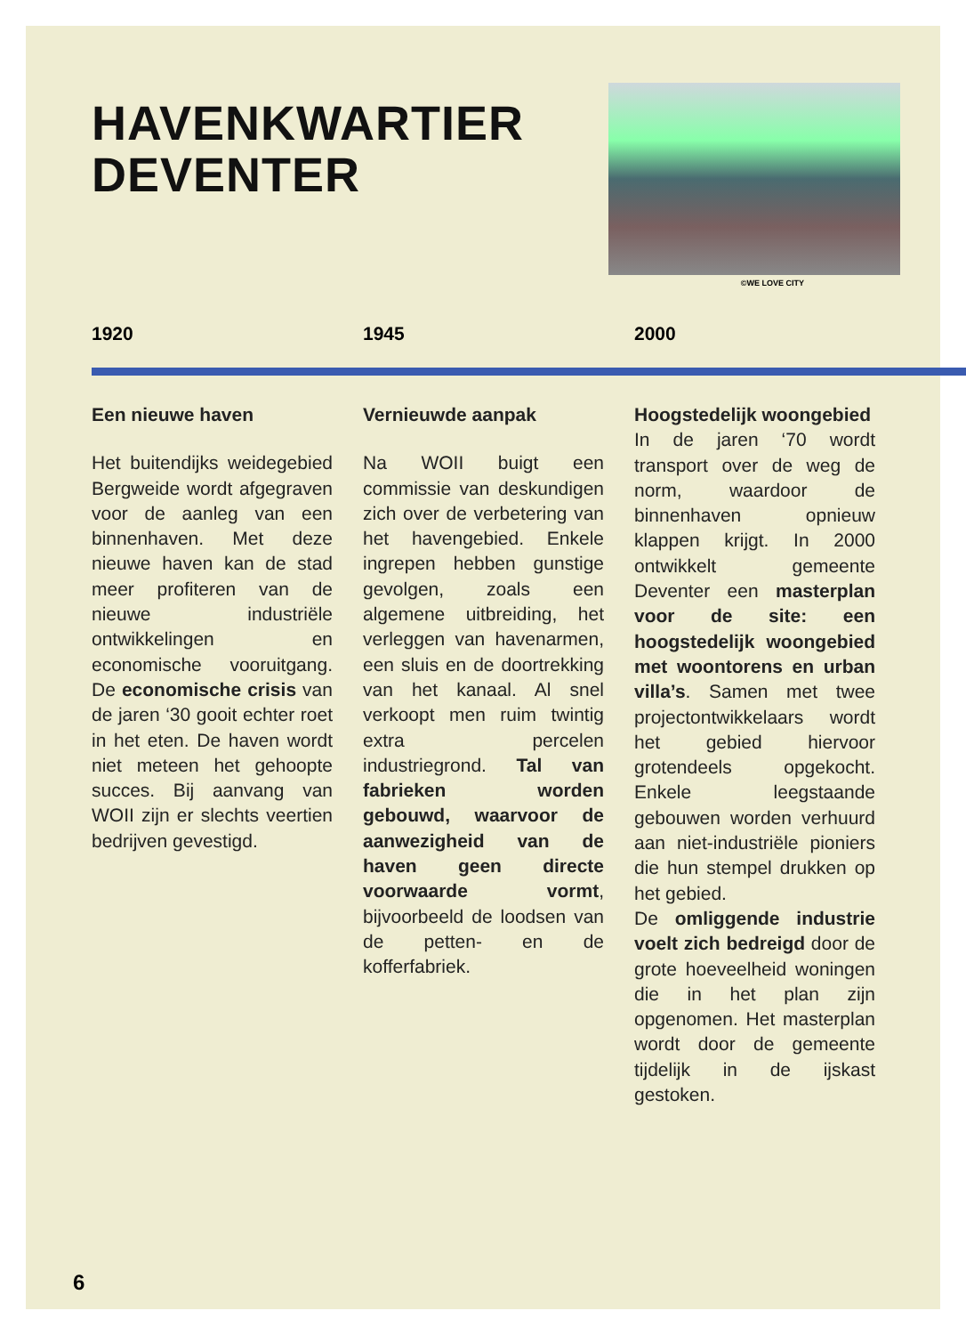HAVENKWARTIER
DEVENTER
©WE LOVE CITY
1920 1945 2000
Een nieuwe haven
Het buitendijks weidegebied Bergweide wordt afgegraven voor de aanleg van een binnenhaven. Met deze nieuwe haven kan de stad meer profiteren van de nieuwe industriële ontwikkelingen en economische vooruitgang. De economische crisis van de jaren ‘30 gooit echter roet in het eten. De haven wordt niet meteen het gehoopte succes. Bij aanvang van WOII zijn er slechts veertien bedrijven gevestigd.
Vernieuwde aanpak
Na WOII buigt een commissie van deskundigen zich over de verbetering van het havengebied. Enkele ingrepen hebben gunstige gevolgen, zoals een algemene uitbreiding, het verleggen van havenarmen, een sluis en de doortrekking van het kanaal. Al snel verkoopt men ruim twintig extra percelen industriegrond. Tal van fabrieken worden gebouwd, waarvoor de aanwezigheid van de haven geen directe voorwaarde vormt, bijvoorbeeld de loodsen van de petten- en de kofferfabriek.
Hoogstedelijk woongebied
In de jaren ‘70 wordt transport over de weg de norm, waardoor de binnenhaven opnieuw klappen krijgt. In 2000 ontwikkelt gemeente Deventer een masterplan voor de site: een hoogstedelijk woongebied met woontorens en urban villa’s. Samen met twee projectontwikkelaars wordt het gebied hiervoor grotendeels opgekocht. Enkele leegstaande gebouwen worden verhuurd aan niet-industriële pioniers die hun stempel drukken op het gebied.
De omliggende industrie voelt zich bedreigd door de grote hoeveelheid woningen die in het plan zijn opgenomen. Het masterplan wordt door de gemeente tijdelijk in de ijskast gestoken.
6